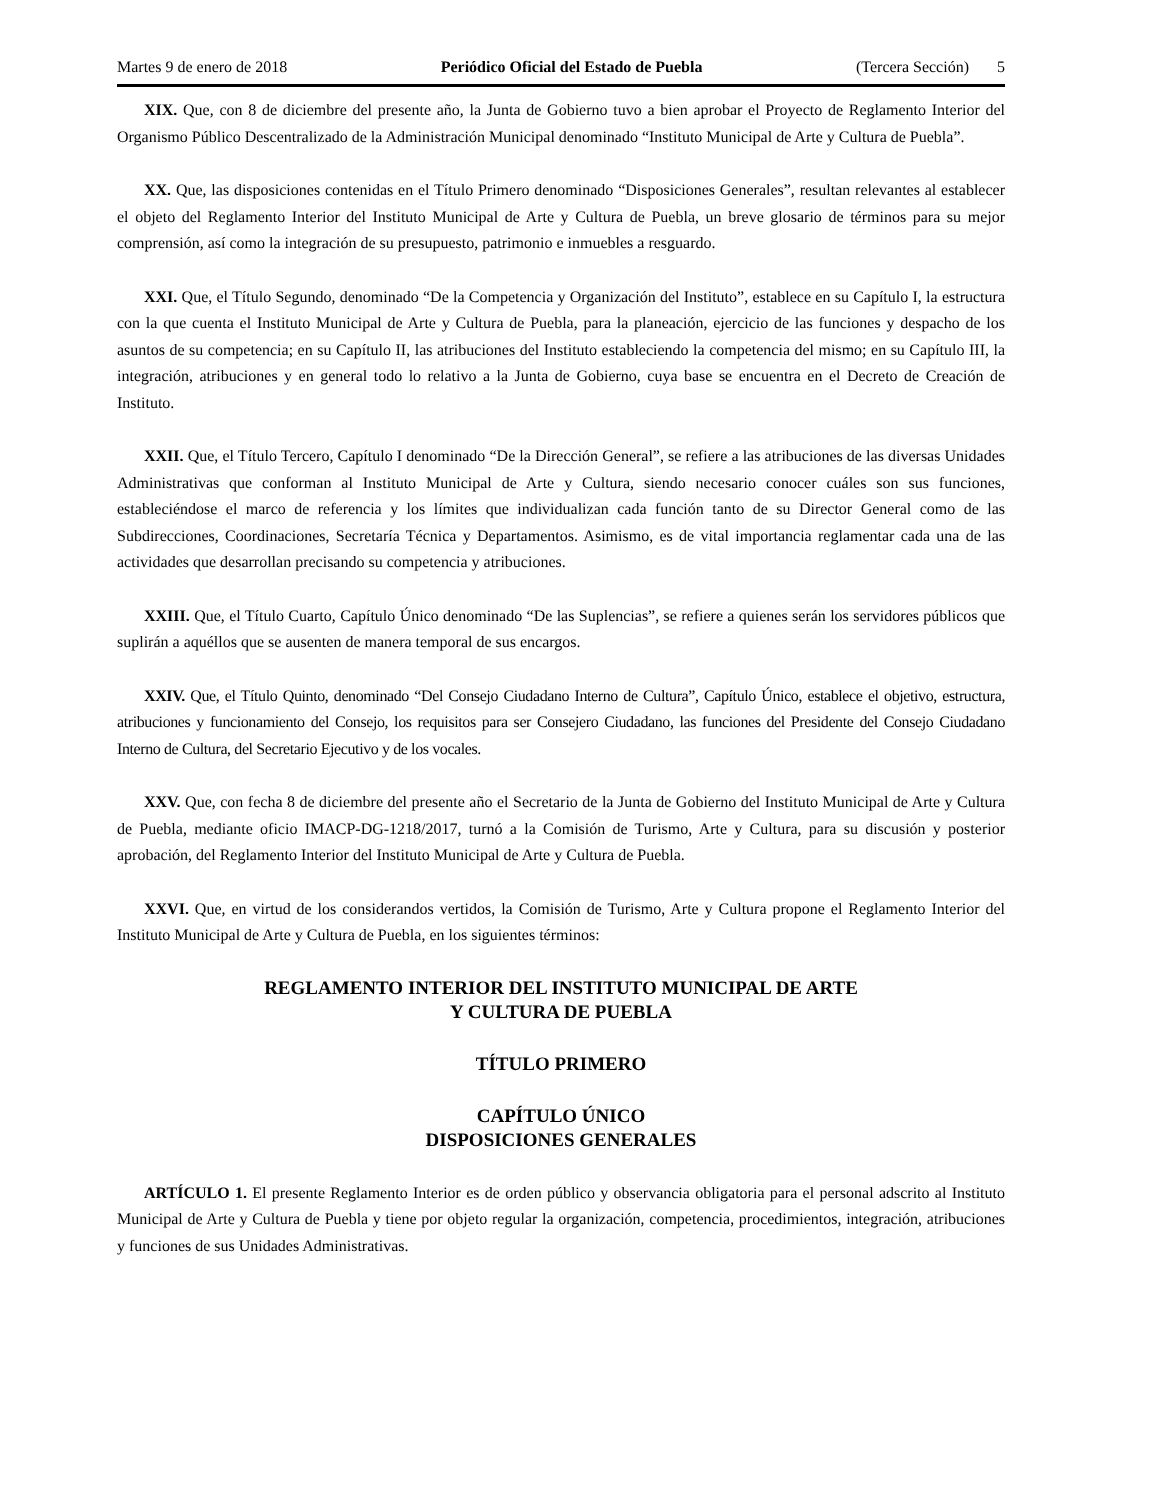Martes 9 de enero de 2018 Periódico Oficial del Estado de Puebla (Tercera Sección) 5
XIX. Que, con 8 de diciembre del presente año, la Junta de Gobierno tuvo a bien aprobar el Proyecto de Reglamento Interior del Organismo Público Descentralizado de la Administración Municipal denominado “Instituto Municipal de Arte y Cultura de Puebla”.
XX. Que, las disposiciones contenidas en el Título Primero denominado “Disposiciones Generales”, resultan relevantes al establecer el objeto del Reglamento Interior del Instituto Municipal de Arte y Cultura de Puebla, un breve glosario de términos para su mejor comprensión, así como la integración de su presupuesto, patrimonio e inmuebles a resguardo.
XXI. Que, el Título Segundo, denominado “De la Competencia y Organización del Instituto”, establece en su Capítulo I, la estructura con la que cuenta el Instituto Municipal de Arte y Cultura de Puebla, para la planeación, ejercicio de las funciones y despacho de los asuntos de su competencia; en su Capítulo II, las atribuciones del Instituto estableciendo la competencia del mismo; en su Capítulo III, la integración, atribuciones y en general todo lo relativo a la Junta de Gobierno, cuya base se encuentra en el Decreto de Creación de Instituto.
XXII. Que, el Título Tercero, Capítulo I denominado “De la Dirección General”, se refiere a las atribuciones de las diversas Unidades Administrativas que conforman al Instituto Municipal de Arte y Cultura, siendo necesario conocer cuáles son sus funciones, estableciéndose el marco de referencia y los límites que individualizan cada función tanto de su Director General como de las Subdirecciones, Coordinaciones, Secretaría Técnica y Departamentos. Asimismo, es de vital importancia reglamentar cada una de las actividades que desarrollan precisando su competencia y atribuciones.
XXIII. Que, el Título Cuarto, Capítulo Único denominado “De las Suplencias”, se refiere a quienes serán los servidores públicos que suplirán a aquéllos que se ausenten de manera temporal de sus encargos.
XXIV. Que, el Título Quinto, denominado “Del Consejo Ciudadano Interno de Cultura”, Capítulo Único, establece el objetivo, estructura, atribuciones y funcionamiento del Consejo, los requisitos para ser Consejero Ciudadano, las funciones del Presidente del Consejo Ciudadano Interno de Cultura, del Secretario Ejecutivo y de los vocales.
XXV. Que, con fecha 8 de diciembre del presente año el Secretario de la Junta de Gobierno del Instituto Municipal de Arte y Cultura de Puebla, mediante oficio IMACP-DG-1218/2017, turnó a la Comisión de Turismo, Arte y Cultura, para su discusión y posterior aprobación, del Reglamento Interior del Instituto Municipal de Arte y Cultura de Puebla.
XXVI. Que, en virtud de los considerandos vertidos, la Comisión de Turismo, Arte y Cultura propone el Reglamento Interior del Instituto Municipal de Arte y Cultura de Puebla, en los siguientes términos:
REGLAMENTO INTERIOR DEL INSTITUTO MUNICIPAL DE ARTE
Y CULTURA DE PUEBLA
TÍTULO PRIMERO
CAPÍTULO ÚNICO
DISPOSICIONES GENERALES
ARTÍCULO 1. El presente Reglamento Interior es de orden público y observancia obligatoria para el personal adscrito al Instituto Municipal de Arte y Cultura de Puebla y tiene por objeto regular la organización, competencia, procedimientos, integración, atribuciones y funciones de sus Unidades Administrativas.